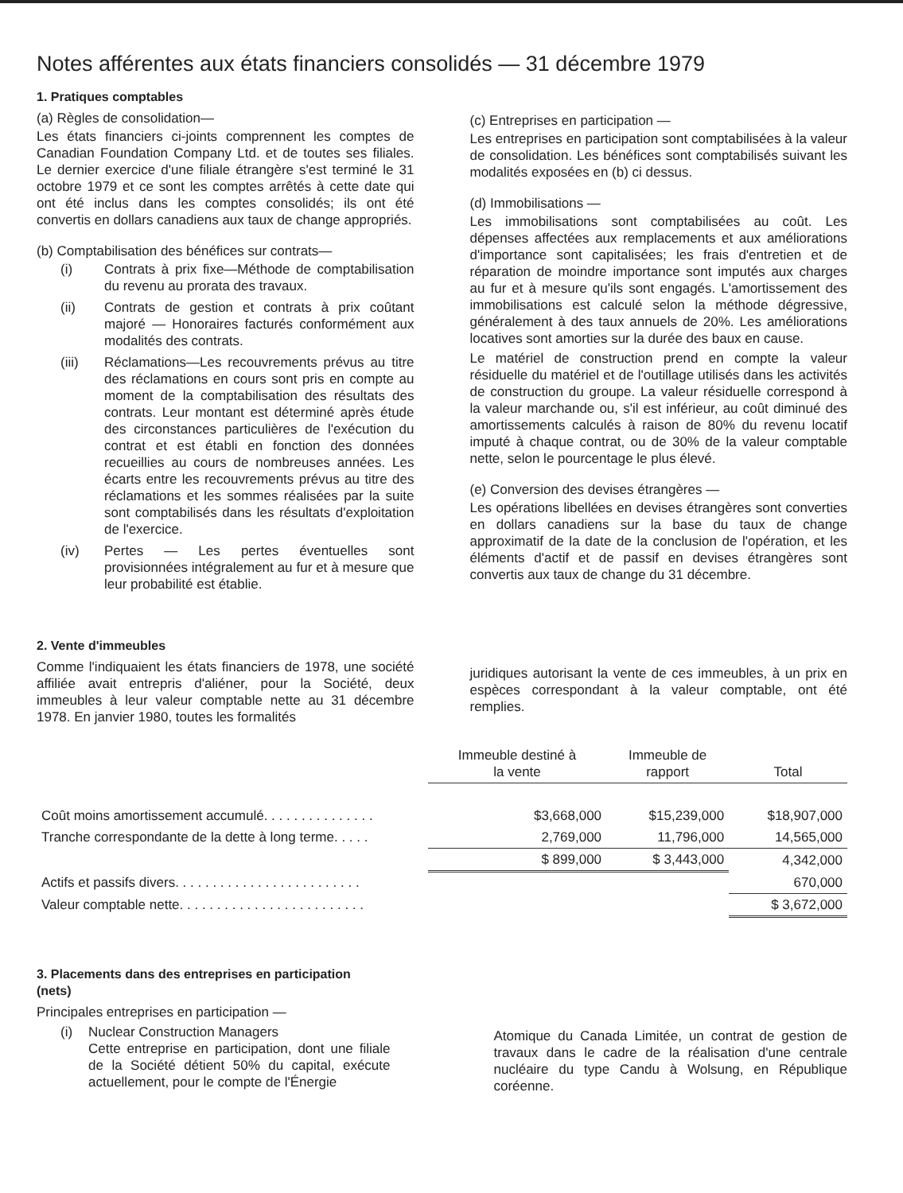Notes afférentes aux états financiers consolidés — 31 décembre 1979
1. Pratiques comptables
(a) Règles de consolidation—
Les états financiers ci-joints comprennent les comptes de Canadian Foundation Company Ltd. et de toutes ses filiales. Le dernier exercice d'une filiale étrangère s'est terminé le 31 octobre 1979 et ce sont les comptes arrêtés à cette date qui ont été inclus dans les comptes consolidés; ils ont été convertis en dollars canadiens aux taux de change appropriés.
(b) Comptabilisation des bénéfices sur contrats—
(i) Contrats à prix fixe—Méthode de comptabilisation du revenu au prorata des travaux.
(ii) Contrats de gestion et contrats à prix coûtant majoré — Honoraires facturés conformément aux modalités des contrats.
(iii) Réclamations—Les recouvrements prévus au titre des réclamations en cours sont pris en compte au moment de la comptabilisation des résultats des contrats. Leur montant est déterminé après étude des circonstances particulières de l'exécution du contrat et est établi en fonction des données recueillies au cours de nombreuses années. Les écarts entre les recouvrements prévus au titre des réclamations et les sommes réalisées par la suite sont comptabilisés dans les résultats d'exploitation de l'exercice.
(iv) Pertes — Les pertes éventuelles sont provisionnées intégralement au fur et à mesure que leur probabilité est établie.
(c) Entreprises en participation —
Les entreprises en participation sont comptabilisées à la valeur de consolidation. Les bénéfices sont comptabilisés suivant les modalités exposées en (b) ci dessus.
(d) Immobilisations —
Les immobilisations sont comptabilisées au coût. Les dépenses affectées aux remplacements et aux améliorations d'importance sont capitalisées; les frais d'entretien et de réparation de moindre importance sont imputés aux charges au fur et à mesure qu'ils sont engagés. L'amortissement des immobilisations est calculé selon la méthode dégressive, généralement à des taux annuels de 20%. Les améliorations locatives sont amorties sur la durée des baux en cause.
Le matériel de construction prend en compte la valeur résiduelle du matériel et de l'outillage utilisés dans les activités de construction du groupe. La valeur résiduelle correspond à la valeur marchande ou, s'il est inférieur, au coût diminué des amortissements calculés à raison de 80% du revenu locatif imputé à chaque contrat, ou de 30% de la valeur comptable nette, selon le pourcentage le plus élevé.
(e) Conversion des devises étrangères —
Les opérations libellées en devises étrangères sont converties en dollars canadiens sur la base du taux de change approximatif de la date de la conclusion de l'opération, et les éléments d'actif et de passif en devises étrangères sont convertis aux taux de change du 31 décembre.
2. Vente d'immeubles
Comme l'indiquaient les états financiers de 1978, une société affiliée avait entrepris d'aliéner, pour la Société, deux immeubles à leur valeur comptable nette au 31 décembre 1978. En janvier 1980, toutes les formalités
juridiques autorisant la vente de ces immeubles, à un prix en espèces correspondant à la valeur comptable, ont été remplies.
| | Immeuble destiné à la vente | Immeuble de rapport | Total |
| Coût moins amortissement accumulé. . . . . . . . . . . . . . . | $3,668,000 | $15,239,000 | $18,907,000 |
| Tranche correspondante de la dette à long terme. . . . . | 2,769,000 | 11,796,000 | 14,565,000 |
| | $ 899,000 | $ 3,443,000 | 4,342,000 |
| Actifs et passifs divers. . . . . . . . . . . . . . . . . . . . . . . . . | | | 670,000 |
| Valeur comptable nette. . . . . . . . . . . . . . . . . . . . . . . . . | | | $ 3,672,000 |
3. Placements dans des entreprises en participation
(nets)
Principales entreprises en participation —
(i) Nuclear Construction Managers
Cette entreprise en participation, dont une filiale de la Société détient 50% du capital, exécute actuellement, pour le compte de l'Énergie
Atomique du Canada Limitée, un contrat de gestion de travaux dans le cadre de la réalisation d'une centrale nucléaire du type Candu à Wolsung, en République coréenne.